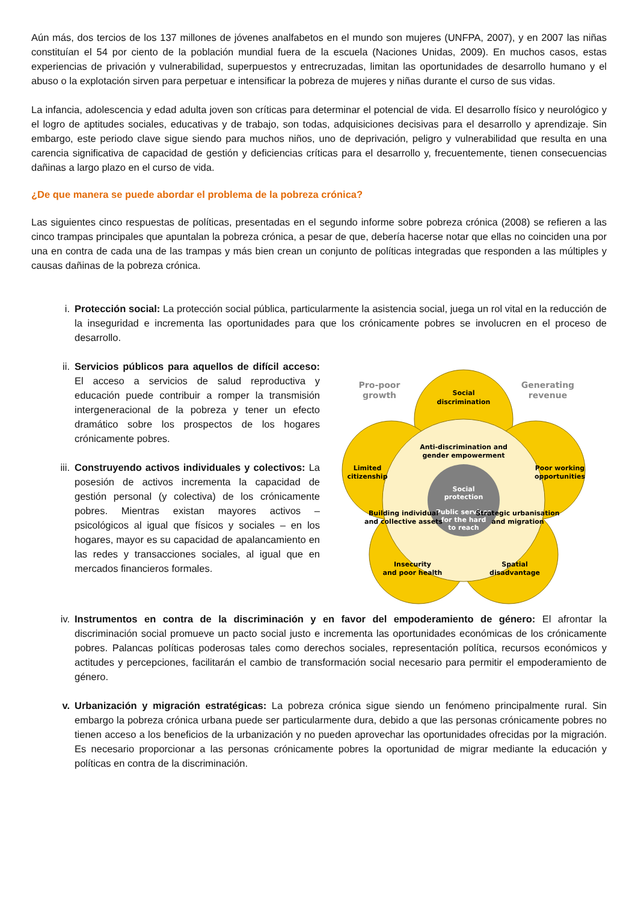Aún más, dos tercios de los 137 millones de jóvenes analfabetos en el mundo son mujeres (UNFPA, 2007), y en 2007 las niñas constituían el 54 por ciento de la población mundial fuera de la escuela (Naciones Unidas, 2009). En muchos casos, estas experiencias de privación y vulnerabilidad, superpuestos y entrecruzadas, limitan las oportunidades de desarrollo humano y el abuso o la explotación sirven para perpetuar e intensificar la pobreza de mujeres y niñas durante el curso de sus vidas.
La infancia, adolescencia y edad adulta joven son críticas para determinar el potencial de vida. El desarrollo físico y neurológico y el logro de aptitudes sociales, educativas y de trabajo, son todas, adquisiciones decisivas para el desarrollo y aprendizaje. Sin embargo, este periodo clave sigue siendo para muchos niños, uno de deprivación, peligro y vulnerabilidad que resulta en una carencia significativa de capacidad de gestión y deficiencias críticas para el desarrollo y, frecuentemente, tienen consecuencias dañinas a largo plazo en el curso de vida.
¿De que manera se puede abordar el problema de la pobreza crónica?
Las siguientes cinco respuestas de políticas, presentadas en el segundo informe sobre pobreza crónica (2008) se refieren a las cinco trampas principales que apuntalan la pobreza crónica, a pesar de que, debería hacerse notar que ellas no coinciden una por una en contra de cada una de las trampas y más bien crean un conjunto de políticas integradas que responden a las múltiples y causas dañinas de la pobreza crónica.
i. Protección social: La protección social pública, particularmente la asistencia social, juega un rol vital en la reducción de la inseguridad e incrementa las oportunidades para que los crónicamente pobres se involucren en el proceso de desarrollo.
ii. Servicios públicos para aquellos de difícil acceso: El acceso a servicios de salud reproductiva y educación puede contribuir a romper la transmisión intergeneracional de la pobreza y tener un efecto dramático sobre los prospectos de los hogares crónicamente pobres.
iii. Construyendo activos individuales y colectivos: La posesión de activos incrementa la capacidad de gestión personal (y colectiva) de los crónicamente pobres. Mientras existan mayores activos – psicológicos al igual que físicos y sociales – en los hogares, mayor es su capacidad de apalancamiento en las redes y transacciones sociales, al igual que en mercados financieros formales.
Social
protection
Public services
for the hard
to reach
Social
discrimination
Pro-poor
growth
Generating
revenue
Anti-discrimination and
gender empowerment
Limited
citizenship
Poor working
opportunities
Building individual
and collective assets
Strategic urbanisation
and migration
Insecurity
and poor health
Spatial
disadvantage
iv. Instrumentos en contra de la discriminación y en favor del empoderamiento de género: El afrontar la discriminación social promueve un pacto social justo e incrementa las oportunidades económicas de los crónicamente pobres. Palancas políticas poderosas tales como derechos sociales, representación política, recursos económicos y actitudes y percepciones, facilitarán el cambio de transformación social necesario para permitir el empoderamiento de género.
v. Urbanización y migración estratégicas: La pobreza crónica sigue siendo un fenómeno principalmente rural. Sin embargo la pobreza crónica urbana puede ser particularmente dura, debido a que las personas crónicamente pobres no tienen acceso a los beneficios de la urbanización y no pueden aprovechar las oportunidades ofrecidas por la migración. Es necesario proporcionar a las personas crónicamente pobres la oportunidad de migrar mediante la educación y políticas en contra de la discriminación.